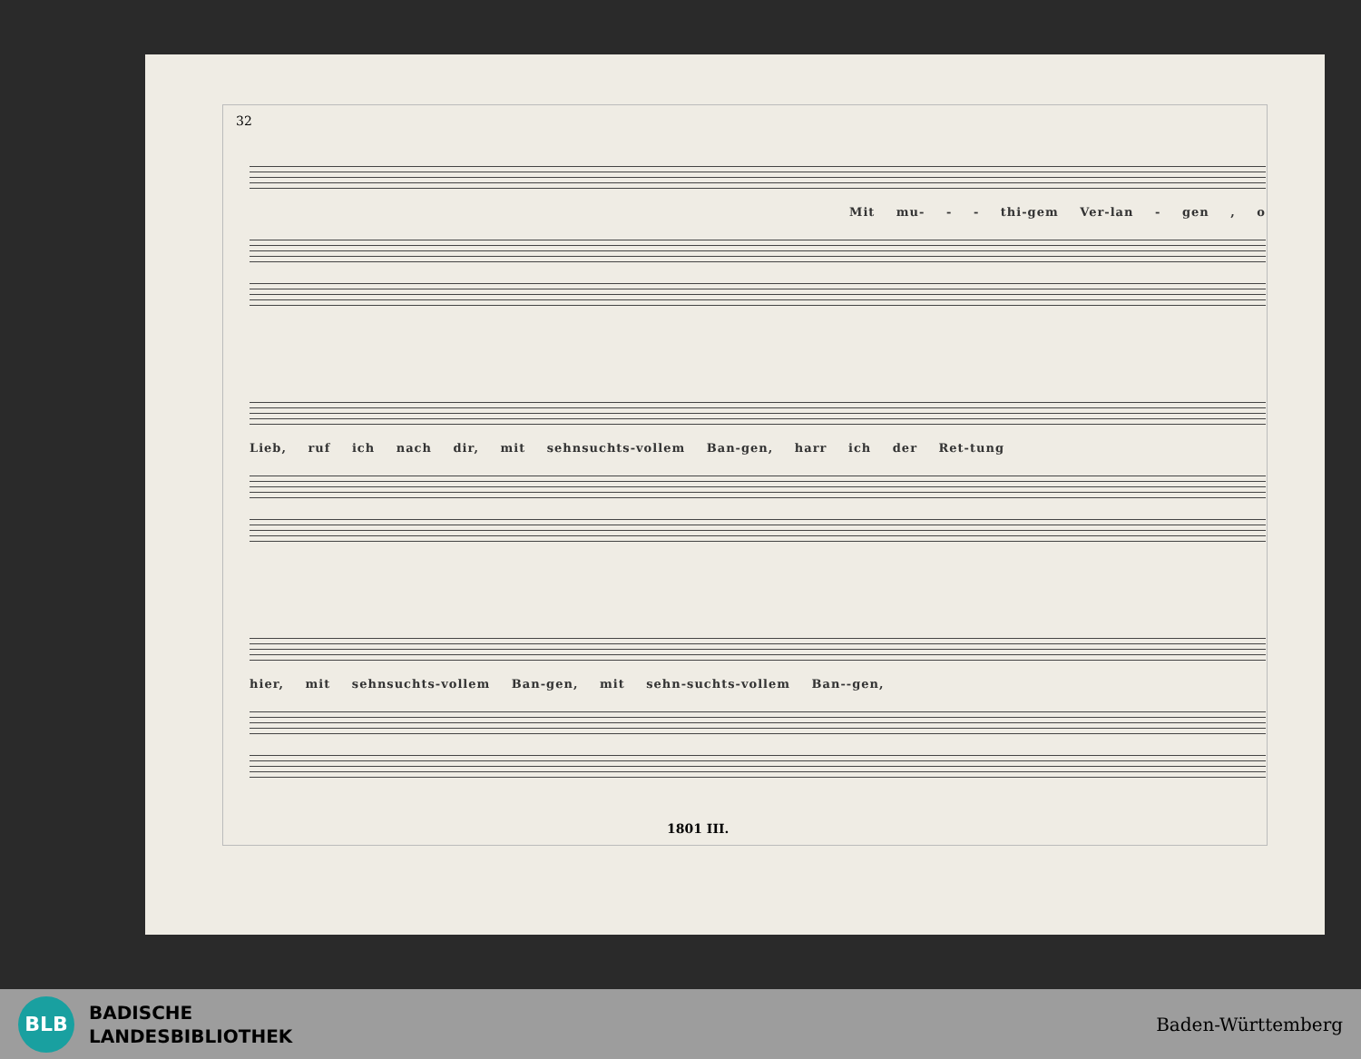32
Mit mu- - - thi-gem Ver-lan - gen , o
Lieb, ruf ich nach dir, mit sehnsuchts-vollem Ban-gen, harr ich der Ret-tung
hier, mit sehnsuchts-vollem Ban-gen, mit sehn-suchts-vollem Ban--gen,
1801 III.
BLB
BADISCHE
LANDESBIBLIOTHEK
Baden-Württemberg